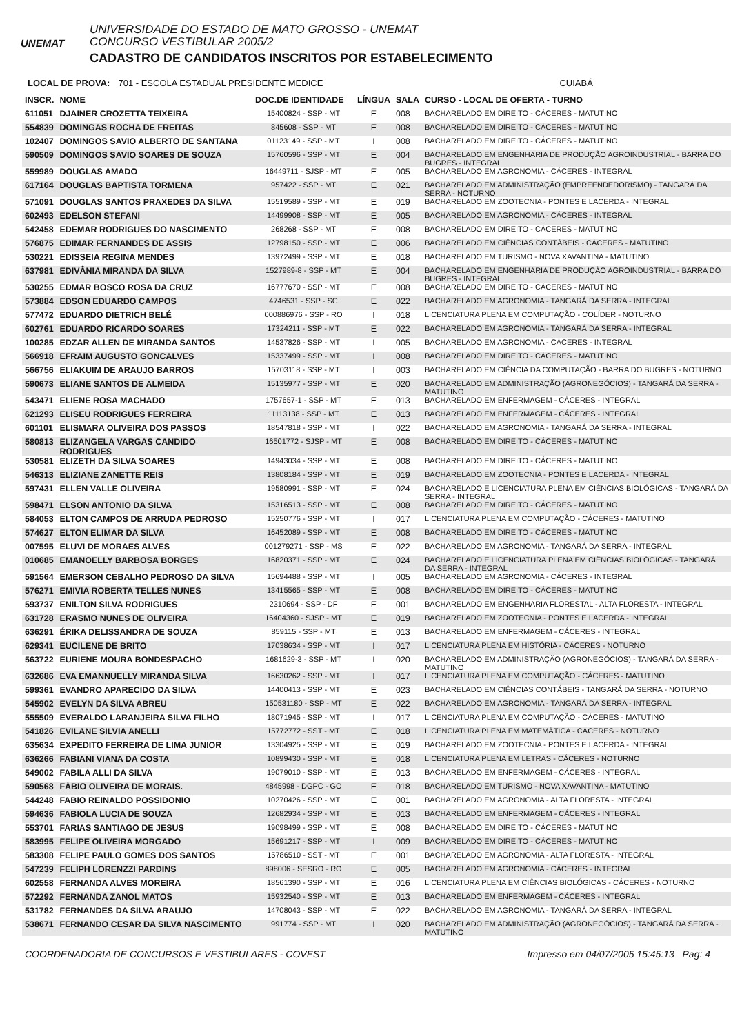UNEMAT
UNIVERSIDADE DO ESTADO DE MATO GROSSO - UNEMAT
CONCURSO VESTIBULAR 2005/2
CADASTRO DE CANDIDATOS INSCRITOS POR ESTABELECIMENTO
LOCAL DE PROVA: 701 - ESCOLA ESTADUAL PRESIDENTE MEDICE CUIABÁ
| INSCR. | NOME | DOC.DE IDENTIDADE | LÍNGUA | SALA | CURSO - LOCAL DE OFERTA - TURNO |
| --- | --- | --- | --- | --- | --- |
| 611051 | DJAINER CROZETTA TEIXEIRA | 15400824 - SSP - MT | E | 008 | BACHARELADO EM DIREITO - CÁCERES - MATUTINO |
| 554839 | DOMINGAS ROCHA DE FREITAS | 845608 - SSP - MT | E | 008 | BACHARELADO EM DIREITO - CÁCERES - MATUTINO |
| 102407 | DOMINGOS SAVIO ALBERTO DE SANTANA | 01123149 - SSP - MT | I | 008 | BACHARELADO EM DIREITO - CÁCERES - MATUTINO |
| 590509 | DOMINGOS SAVIO SOARES DE SOUZA | 15760596 - SSP - MT | E | 004 | BACHARELADO EM ENGENHARIA DE PRODUÇÃO AGROINDUSTRIAL - BARRA DO BUGRES - INTEGRAL |
| 559989 | DOUGLAS AMADO | 16449711 - SJSP - MT | E | 005 | BACHARELADO EM AGRONOMIA - CÁCERES - INTEGRAL |
| 617164 | DOUGLAS BAPTISTA TORMENA | 957422 - SSP - MT | E | 021 | BACHARELADO EM ADMINISTRAÇÃO (EMPREENDEDORISMO) - TANGARÁ DA SERRA - NOTURNO |
| 571091 | DOUGLAS SANTOS PRAXEDES DA SILVA | 15519589 - SSP - MT | E | 019 | BACHARELADO EM ZOOTECNIA - PONTES E LACERDA - INTEGRAL |
| 602493 | EDELSON STEFANI | 14499908 - SSP - MT | E | 005 | BACHARELADO EM AGRONOMIA - CÁCERES - INTEGRAL |
| 542458 | EDEMAR RODRIGUES DO NASCIMENTO | 268268 - SSP - MT | E | 008 | BACHARELADO EM DIREITO - CÁCERES - MATUTINO |
| 576875 | EDIMAR FERNANDES DE ASSIS | 12798150 - SSP - MT | E | 006 | BACHARELADO EM CIÊNCIAS CONTÁBEIS - CÁCERES - MATUTINO |
| 530221 | EDISSEIA REGINA MENDES | 13972499 - SSP - MT | E | 018 | BACHARELADO EM TURISMO - NOVA XAVANTINA - MATUTINO |
| 637981 | EDIVÂNIA MIRANDA DA SILVA | 1527989-8 - SSP - MT | E | 004 | BACHARELADO EM ENGENHARIA DE PRODUÇÃO AGROINDUSTRIAL - BARRA DO BUGRES - INTEGRAL |
| 530255 | EDMAR BOSCO ROSA DA CRUZ | 16777670 - SSP - MT | E | 008 | BACHARELADO EM DIREITO - CÁCERES - MATUTINO |
| 573884 | EDSON EDUARDO CAMPOS | 4746531 - SSP - SC | E | 022 | BACHARELADO EM AGRONOMIA - TANGARÁ DA SERRA - INTEGRAL |
| 577472 | EDUARDO DIETRICH BELÉ | 000886976 - SSP - RO | I | 018 | LICENCIATURA PLENA EM COMPUTAÇÃO - COLÍDER - NOTURNO |
| 602761 | EDUARDO RICARDO SOARES | 17324211 - SSP - MT | E | 022 | BACHARELADO EM AGRONOMIA - TANGARÁ DA SERRA - INTEGRAL |
| 100285 | EDZAR ALLEN DE MIRANDA SANTOS | 14537826 - SSP - MT | I | 005 | BACHARELADO EM AGRONOMIA - CÁCERES - INTEGRAL |
| 566918 | EFRAIM AUGUSTO GONCALVES | 15337499 - SSP - MT | I | 008 | BACHARELADO EM DIREITO - CÁCERES - MATUTINO |
| 566756 | ELIAKUIM DE ARAUJO BARROS | 15703118 - SSP - MT | I | 003 | BACHARELADO EM CIÊNCIA DA COMPUTAÇÃO - BARRA DO BUGRES - NOTURNO |
| 590673 | ELIANE SANTOS DE ALMEIDA | 15135977 - SSP - MT | E | 020 | BACHARELADO EM ADMINISTRAÇÃO (AGRONEGÓCIOS) - TANGARÁ DA SERRA - MATUTINO |
| 543471 | ELIENE ROSA MACHADO | 1757657-1 - SSP - MT | E | 013 | BACHARELADO EM ENFERMAGEM - CÁCERES - INTEGRAL |
| 621293 | ELISEU RODRIGUES FERREIRA | 11113138 - SSP - MT | E | 013 | BACHARELADO EM ENFERMAGEM - CÁCERES - INTEGRAL |
| 601101 | ELISMARA OLIVEIRA DOS PASSOS | 18547818 - SSP - MT | I | 022 | BACHARELADO EM AGRONOMIA - TANGARÁ DA SERRA - INTEGRAL |
| 580813 | ELIZANGELA VARGAS CANDIDO RODRIGUES | 16501772 - SJSP - MT | E | 008 | BACHARELADO EM DIREITO - CÁCERES - MATUTINO |
| 530581 | ELIZETH DA SILVA SOARES | 14943034 - SSP - MT | E | 008 | BACHARELADO EM DIREITO - CÁCERES - MATUTINO |
| 546313 | ELIZIANE ZANETTE REIS | 13808184 - SSP - MT | E | 019 | BACHARELADO EM ZOOTECNIA - PONTES E LACERDA - INTEGRAL |
| 597431 | ELLEN VALLE OLIVEIRA | 19580991 - SSP - MT | E | 024 | BACHARELADO E LICENCIATURA PLENA EM CIÊNCIAS BIOLÓGICAS - TANGARÁ DA SERRA - INTEGRAL |
| 598471 | ELSON ANTONIO DA SILVA | 15316513 - SSP - MT | E | 008 | BACHARELADO EM DIREITO - CÁCERES - MATUTINO |
| 584053 | ELTON CAMPOS DE ARRUDA PEDROSO | 15250776 - SSP - MT | I | 017 | LICENCIATURA PLENA EM COMPUTAÇÃO - CÁCERES - MATUTINO |
| 574627 | ELTON ELIMAR DA SILVA | 16452089 - SSP - MT | E | 008 | BACHARELADO EM DIREITO - CÁCERES - MATUTINO |
| 007595 | ELUVI DE MORAES ALVES | 001279271 - SSP - MS | E | 022 | BACHARELADO EM AGRONOMIA - TANGARÁ DA SERRA - INTEGRAL |
| 010685 | EMANOELLY BARBOSA BORGES | 16820371 - SSP - MT | E | 024 | BACHARELADO E LICENCIATURA PLENA EM CIÊNCIAS BIOLÓGICAS - TANGARÁ DA SERRA - INTEGRAL |
| 591564 | EMERSON CEBALHO PEDROSO DA SILVA | 15694488 - SSP - MT | I | 005 | BACHARELADO EM AGRONOMIA - CÁCERES - INTEGRAL |
| 576271 | EMIVIA ROBERTA TELLES NUNES | 13415565 - SSP - MT | E | 008 | BACHARELADO EM DIREITO - CÁCERES - MATUTINO |
| 593737 | ENILTON SILVA RODRIGUES | 2310694 - SSP - DF | E | 001 | BACHARELADO EM ENGENHARIA FLORESTAL - ALTA FLORESTA - INTEGRAL |
| 631728 | ERASMO NUNES DE OLIVEIRA | 16404360 - SJSP - MT | E | 019 | BACHARELADO EM ZOOTECNIA - PONTES E LACERDA - INTEGRAL |
| 636291 | ÉRIKA DELISSANDRA DE SOUZA | 859115 - SSP - MT | E | 013 | BACHARELADO EM ENFERMAGEM - CÁCERES - INTEGRAL |
| 629341 | EUCILENE DE BRITO | 17038634 - SSP - MT | I | 017 | LICENCIATURA PLENA EM HISTÓRIA - CÁCERES - NOTURNO |
| 563722 | EURIENE MOURA BONDESPACHO | 1681629-3 - SSP - MT | I | 020 | BACHARELADO EM ADMINISTRAÇÃO (AGRONEGÓCIOS) - TANGARÁ DA SERRA - MATUTINO |
| 632686 | EVA EMANNUELLY MIRANDA SILVA | 16630262 - SSP - MT | I | 017 | LICENCIATURA PLENA EM COMPUTAÇÃO - CÁCERES - MATUTINO |
| 599361 | EVANDRO APARECIDO DA SILVA | 14400413 - SSP - MT | E | 023 | BACHARELADO EM CIÊNCIAS CONTÁBEIS - TANGARÁ DA SERRA - NOTURNO |
| 545902 | EVELYN DA SILVA ABREU | 150531180 - SSP - MT | E | 022 | BACHARELADO EM AGRONOMIA - TANGARÁ DA SERRA - INTEGRAL |
| 555509 | EVERALDO LARANJEIRA SILVA FILHO | 18071945 - SSP - MT | I | 017 | LICENCIATURA PLENA EM COMPUTAÇÃO - CÁCERES - MATUTINO |
| 541826 | EVILANE SILVIA ANELLI | 15772772 - SST - MT | E | 018 | LICENCIATURA PLENA EM MATEMÁTICA - CÁCERES - NOTURNO |
| 635634 | EXPEDITO FERREIRA DE LIMA JUNIOR | 13304925 - SSP - MT | E | 019 | BACHARELADO EM ZOOTECNIA - PONTES E LACERDA - INTEGRAL |
| 636266 | FABIANI VIANA DA COSTA | 10899430 - SSP - MT | E | 018 | LICENCIATURA PLENA EM LETRAS - CÁCERES - NOTURNO |
| 549002 | FABILA ALLI DA SILVA | 19079010 - SSP - MT | E | 013 | BACHARELADO EM ENFERMAGEM - CÁCERES - INTEGRAL |
| 590568 | FÁBIO OLIVEIRA DE MORAIS. | 4845998 - DGPC - GO | E | 018 | BACHARELADO EM TURISMO - NOVA XAVANTINA - MATUTINO |
| 544248 | FABIO REINALDO POSSIDONIO | 10270426 - SSP - MT | E | 001 | BACHARELADO EM AGRONOMIA - ALTA FLORESTA - INTEGRAL |
| 594636 | FABIOLA LUCIA DE SOUZA | 12682934 - SSP - MT | E | 013 | BACHARELADO EM ENFERMAGEM - CÁCERES - INTEGRAL |
| 553701 | FARIAS SANTIAGO DE JESUS | 19098499 - SSP - MT | E | 008 | BACHARELADO EM DIREITO - CÁCERES - MATUTINO |
| 583995 | FELIPE OLIVEIRA MORGADO | 15691217 - SSP - MT | I | 009 | BACHARELADO EM DIREITO - CÁCERES - MATUTINO |
| 583308 | FELIPE PAULO GOMES DOS SANTOS | 15786510 - SST - MT | E | 001 | BACHARELADO EM AGRONOMIA - ALTA FLORESTA - INTEGRAL |
| 547239 | FELIPH LORENZZI PARDINS | 898006 - SESRO - RO | E | 005 | BACHARELADO EM AGRONOMIA - CÁCERES - INTEGRAL |
| 602558 | FERNANDA ALVES MOREIRA | 18561390 - SSP - MT | E | 016 | LICENCIATURA PLENA EM CIÊNCIAS BIOLÓGICAS - CÁCERES - NOTURNO |
| 572292 | FERNANDA ZANOL MATOS | 15932540 - SSP - MT | E | 013 | BACHARELADO EM ENFERMAGEM - CÁCERES - INTEGRAL |
| 531782 | FERNANDES DA SILVA ARAUJO | 14708043 - SSP - MT | E | 022 | BACHARELADO EM AGRONOMIA - TANGARÁ DA SERRA - INTEGRAL |
| 538671 | FERNANDO CESAR DA SILVA NASCIMENTO | 991774 - SSP - MT | I | 020 | BACHARELADO EM ADMINISTRAÇÃO (AGRONEGÓCIOS) - TANGARÁ DA SERRA - MATUTINO |
COORDENADORIA DE CONCURSOS E VESTIBULARES - COVEST Impresso em 04/07/2005 15:45:13 Pag: 4